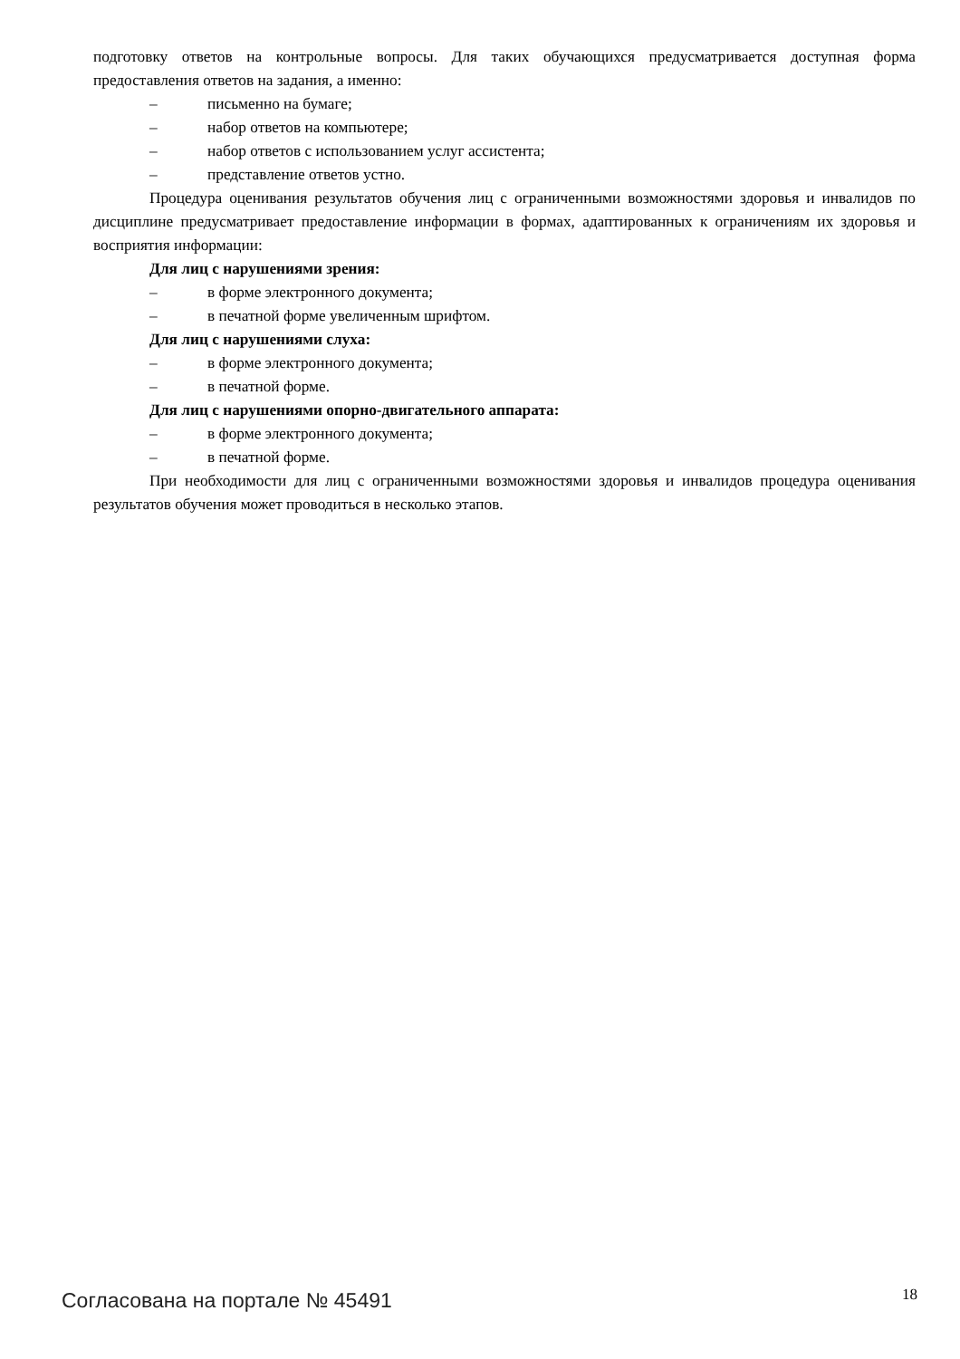подготовку ответов на контрольные вопросы. Для таких обучающихся предусматривается доступная форма предоставления ответов на задания, а именно:
– письменно на бумаге;
– набор ответов на компьютере;
– набор ответов с использованием услуг ассистента;
– представление ответов устно.
Процедура оценивания результатов обучения лиц с ограниченными возможностями здоровья и инвалидов по дисциплине предусматривает предоставление информации в формах, адаптированных к ограничениям их здоровья и восприятия информации:
Для лиц с нарушениями зрения:
– в форме электронного документа;
– в печатной форме увеличенным шрифтом.
Для лиц с нарушениями слуха:
– в форме электронного документа;
– в печатной форме.
Для лиц с нарушениями опорно-двигательного аппарата:
– в форме электронного документа;
– в печатной форме.
При необходимости для лиц с ограниченными возможностями здоровья и инвалидов процедура оценивания результатов обучения может проводиться в несколько этапов.
Согласована на портале № 45491 18